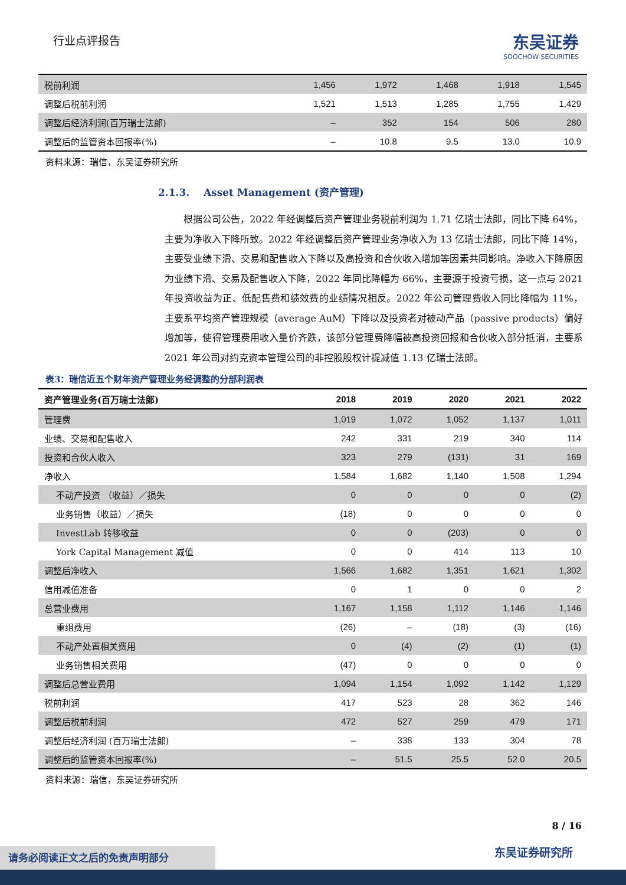行业点评报告
东吴证券
SOOCHOW SECURITIES
| 税前利润 | 1,456 | 1,972 | 1,468 | 1,918 | 1,545 |
| 调整后税前利润 | 1,521 | 1,513 | 1,285 | 1,755 | 1,429 |
| 调整后经济利润(百万瑞士法郎) | – | 352 | 154 | 506 | 280 |
| 调整后的监管资本回报率(%) | – | 10.8 | 9.5 | 13.0 | 10.9 |
资料来源：瑞信，东吴证券研究所
2.1.3. Asset Management (资产管理)
根据公司公告，2022 年经调整后资产管理业务税前利润为 1.71 亿瑞士法郎，同比下降 64%，主要为净收入下降所致。2022 年经调整后资产管理业务净收入为 13 亿瑞士法郎，同比下降 14%，主要受业绩下滑、交易和配售收入下降以及高投资和合伙收入增加等因素共同影响。净收入下降原因为业绩下滑、交易及配售收入下降，2022 年同比降幅为 66%，主要源于投资亏损，这一点与 2021 年投资收益为正、低配售费和绩效费的业绩情况相反。2022 年公司管理费收入同比降幅为 11%，主要系平均资产管理规模（average AuM）下降以及投资者对被动产品（passive products）偏好增加等，使得管理费用收入量价齐跌，该部分管理费降幅被高投资回报和合伙收入部分抵消，主要系 2021 年公司对约克资本管理公司的非控股股权计提减值 1.13 亿瑞士法郎。
表3：瑞信近五个财年资产管理业务经调整的分部利润表
| 资产管理业务(百万瑞士法郎) | 2018 | 2019 | 2020 | 2021 | 2022 |
| --- | --- | --- | --- | --- | --- |
| 管理费 | 1,019 | 1,072 | 1,052 | 1,137 | 1,011 |
| 业绩、交易和配售收入 | 242 | 331 | 219 | 340 | 114 |
| 投资和合伙人收入 | 323 | 279 | (131) | 31 | 169 |
| 净收入 | 1,584 | 1,682 | 1,140 | 1,508 | 1,294 |
| 不动产投资 （收益）／损失 | 0 | 0 | 0 | 0 | (2) |
| 业务销售（收益）／损失 | (18) | 0 | 0 | 0 | 0 |
| InvestLab 转移收益 | 0 | 0 | (203) | 0 | 0 |
| York Capital Management 减值 | 0 | 0 | 414 | 113 | 10 |
| 调整后净收入 | 1,566 | 1,682 | 1,351 | 1,621 | 1,302 |
| 信用减值准备 | 0 | 1 | 0 | 0 | 2 |
| 总营业费用 | 1,167 | 1,158 | 1,112 | 1,146 | 1,146 |
| 重组费用 | (26) | – | (18) | (3) | (16) |
| 不动产处置相关费用 | 0 | (4) | (2) | (1) | (1) |
| 业务销售相关费用 | (47) | 0 | 0 | 0 | 0 |
| 调整后总营业费用 | 1,094 | 1,154 | 1,092 | 1,142 | 1,129 |
| 税前利润 | 417 | 523 | 28 | 362 | 146 |
| 调整后税前利润 | 472 | 527 | 259 | 479 | 171 |
| 调整后经济利润 (百万瑞士法郎) | – | 338 | 133 | 304 | 78 |
| 调整后的监管资本回报率(%) | – | 51.5 | 25.5 | 52.0 | 20.5 |
资料来源：瑞信，东吴证券研究所
8 / 16
东吴证券研究所 请务必阅读正文之后的免责声明部分